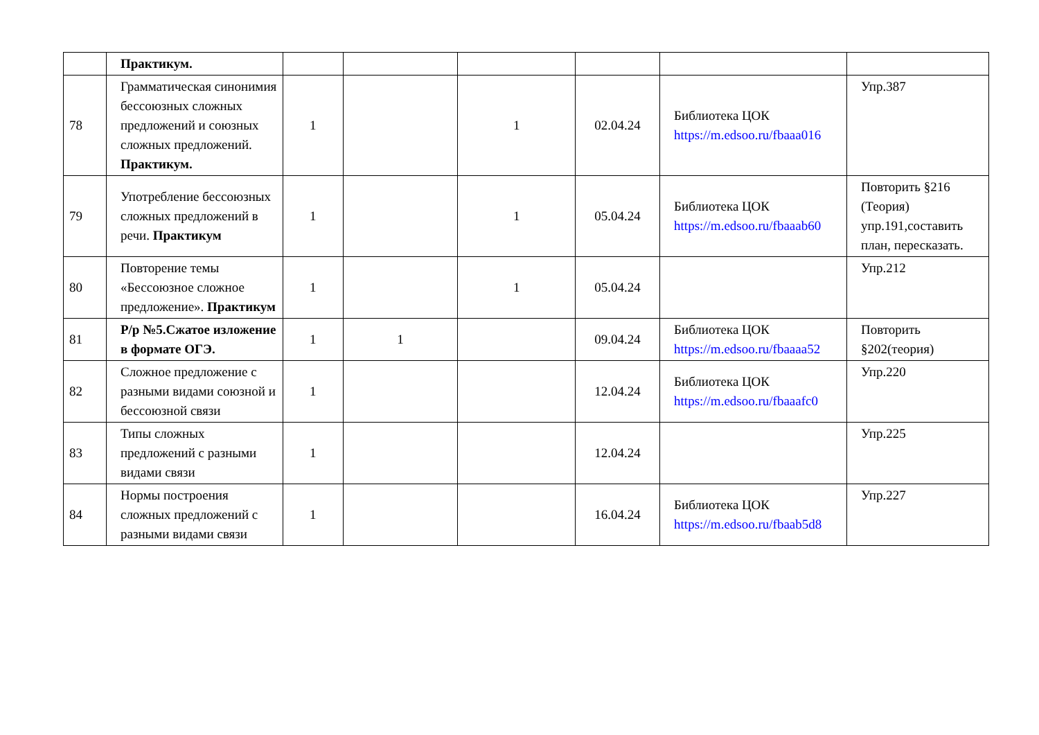| | Практикум. | | | | | | |
| 78 | Грамматическая синонимия бессоюзных сложных предложений и союзных сложных предложений. Практикум. | 1 | | 1 | 02.04.24 | Библиотека ЦОК https://m.edsoo.ru/fbaaa016 | Упр.387 |
| 79 | Употребление бессоюзных сложных предложений в речи. Практикум | 1 | | 1 | 05.04.24 | Библиотека ЦОК https://m.edsoo.ru/fbaaab60 | Повторить §216 (Теория) упр.191,составить план, пересказать. |
| 80 | Повторение темы «Бессоюзное сложное предложение». Практикум | 1 | | 1 | 05.04.24 | | Упр.212 |
| 81 | Р/р №5.Сжатое изложение в формате ОГЭ. | 1 | 1 | | 09.04.24 | Библиотека ЦОК https://m.edsoo.ru/fbaaaa52 | Повторить §202(теория) |
| 82 | Сложное предложение с разными видами союзной и бессоюзной связи | 1 | | | 12.04.24 | Библиотека ЦОК https://m.edsoo.ru/fbaaafc0 | Упр.220 |
| 83 | Типы сложных предложений с разными видами связи | 1 | | | 12.04.24 | | Упр.225 |
| 84 | Нормы построения сложных предложений с разными видами связи | 1 | | | 16.04.24 | Библиотека ЦОК https://m.edsoo.ru/fbaab5d8 | Упр.227 |